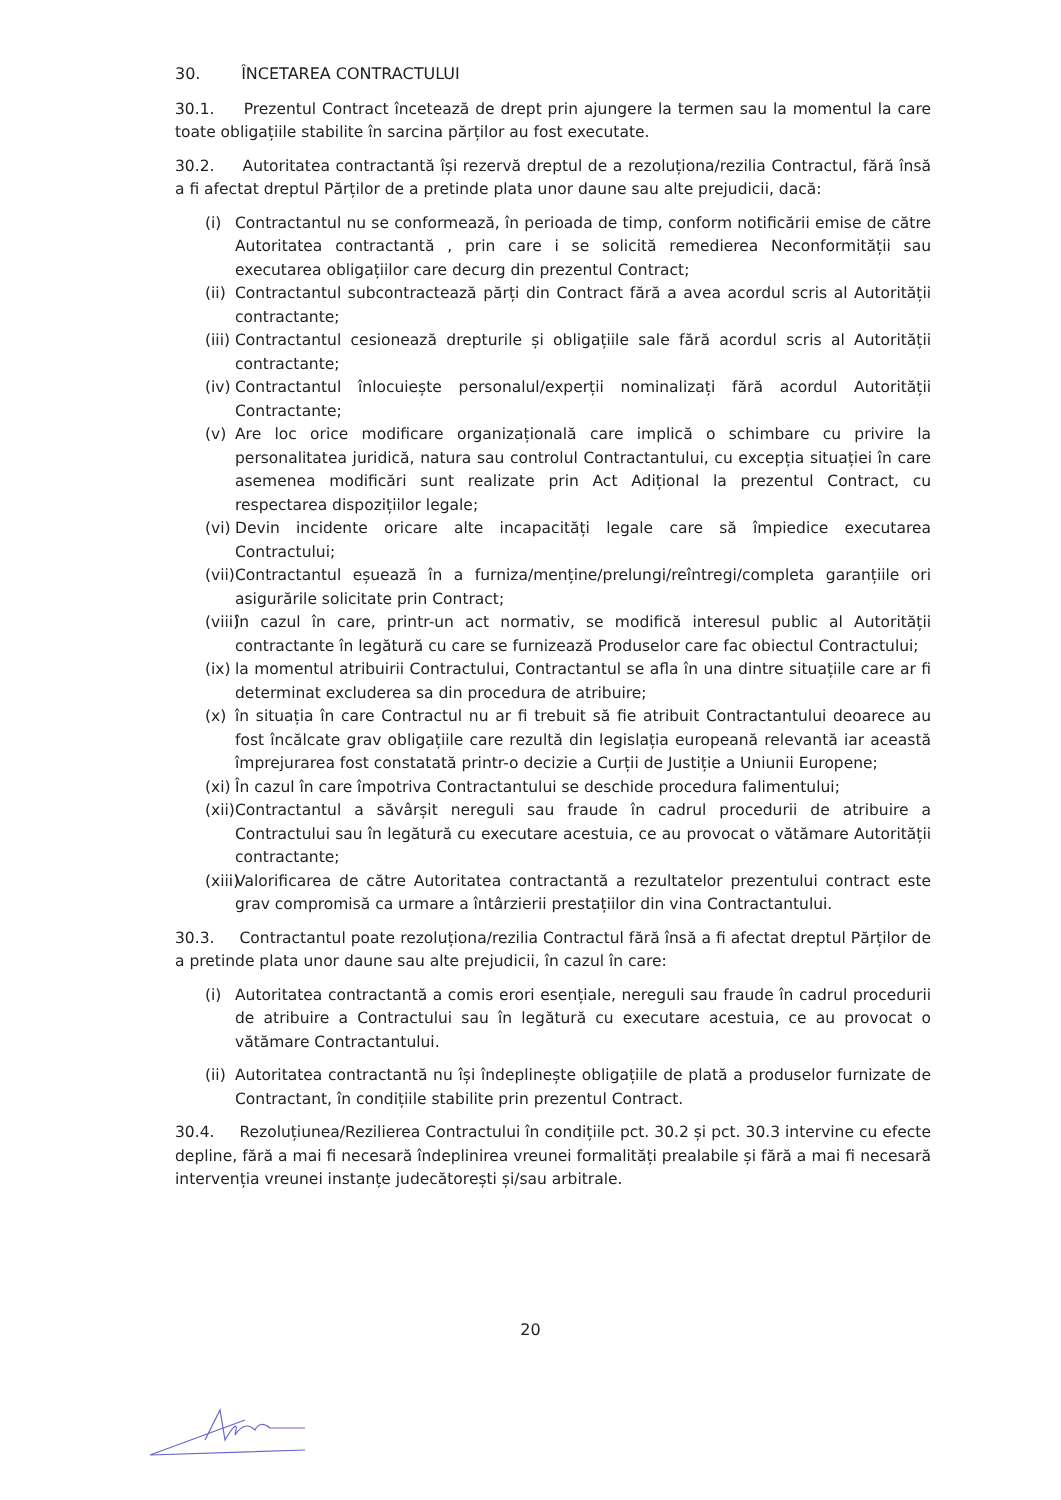30. ÎNCETAREA CONTRACTULUI
30.1. Prezentul Contract încetează de drept prin ajungere la termen sau la momentul la care toate obligațiile stabilite în sarcina părților au fost executate.
30.2. Autoritatea contractantă își rezervă dreptul de a rezoluționa/rezilia Contractul, fără însă a fi afectat dreptul Părților de a pretinde plata unor daune sau alte prejudicii, dacă:
(i) Contractantul nu se conformează, în perioada de timp, conform notificării emise de către Autoritatea contractantă , prin care i se solicită remedierea Neconformității sau executarea obligațiilor care decurg din prezentul Contract;
(ii) Contractantul subcontractează părți din Contract fără a avea acordul scris al Autorității contractante;
(iii) Contractantul cesionează drepturile și obligațiile sale fără acordul scris al Autorității contractante;
(iv) Contractantul înlocuiește personalul/experții nominalizați fără acordul Autorității Contractante;
(v) Are loc orice modificare organizațională care implică o schimbare cu privire la personalitatea juridică, natura sau controlul Contractantului, cu excepția situației în care asemenea modificări sunt realizate prin Act Adițional la prezentul Contract, cu respectarea dispozițiilor legale;
(vi) Devin incidente oricare alte incapacități legale care să împiedice executarea Contractului;
(vii) Contractantul eșuează în a furniza/menține/prelungi/reîntregi/completa garanțiile ori asigurările solicitate prin Contract;
(viii) în cazul în care, printr-un act normativ, se modifică interesul public al Autorității contractante în legătură cu care se furnizează Produselor care fac obiectul Contractului;
(ix) la momentul atribuirii Contractului, Contractantul se afla în una dintre situațiile care ar fi determinat excluderea sa din procedura de atribuire;
(x) în situația în care Contractul nu ar fi trebuit să fie atribuit Contractantului deoarece au fost încălcate grav obligațiile care rezultă din legislația europeană relevantă iar această împrejurarea fost constatată printr-o decizie a Curții de Justiție a Uniunii Europene;
(xi) În cazul în care împotriva Contractantului se deschide procedura falimentului;
(xii) Contractantul a săvârșit nereguli sau fraude în cadrul procedurii de atribuire a Contractului sau în legătură cu executare acestuia, ce au provocat o vătămare Autorității contractante;
(xiii) Valorificarea de către Autoritatea contractantă a rezultatelor prezentului contract este grav compromisă ca urmare a întârzierii prestațiilor din vina Contractantului.
30.3. Contractantul poate rezoluționa/rezilia Contractul fără însă a fi afectat dreptul Părților de a pretinde plata unor daune sau alte prejudicii, în cazul în care:
(i) Autoritatea contractantă a comis erori esențiale, nereguli sau fraude în cadrul procedurii de atribuire a Contractului sau în legătură cu executare acestuia, ce au provocat o vătămare Contractantului.
(ii) Autoritatea contractantă nu își îndeplinește obligațiile de plată a produselor furnizate de Contractant, în condițiile stabilite prin prezentul Contract.
30.4. Rezoluțiunea/Rezilierea Contractului în condițiile pct. 30.2 și pct. 30.3 intervine cu efecte depline, fără a mai fi necesară îndeplinirea vreunei formalități prealabile și fără a mai fi necesară intervenția vreunei instanțe judecătorești și/sau arbitrale.
20